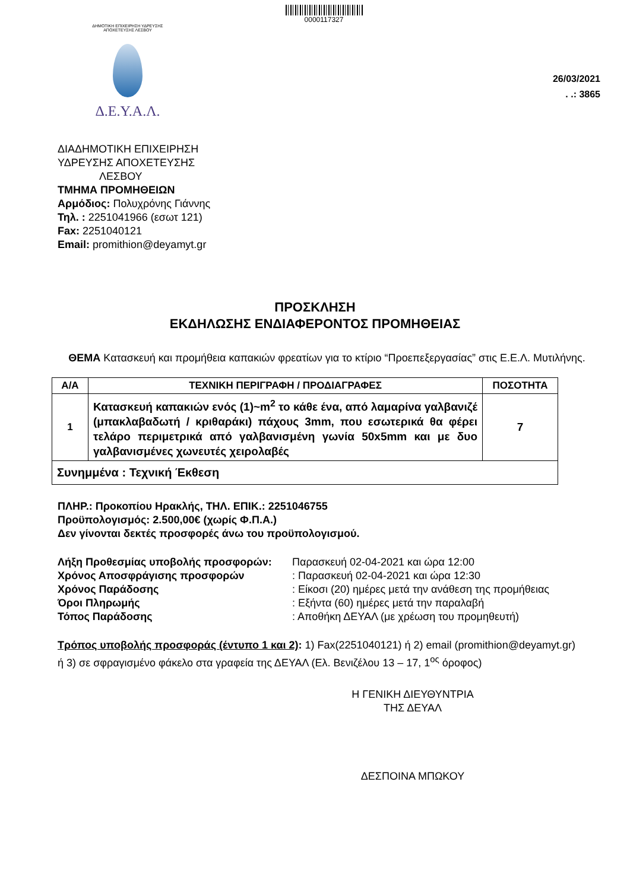0000117327
ΔΗΜΟΤΙΚΗ ΕΠΙΧΕΙΡΗΣΗ ΥΔΡΕΥΣΗΣ ΑΠΟΧΕΤΕΥΣΗΣ ΛΕΣΒΟΥ
Δ.Ε.Υ.Α.Λ.
26/03/2021
. .: 3865
ΔΙΑΔΗΜΟΤΙΚΗ ΕΠΙΧΕΙΡΗΣΗ
ΥΔΡΕΥΣΗΣ ΑΠΟΧΕΤΕΥΣΗΣ
ΛΕΣΒΟΥ
ΤΜΗΜΑ ΠΡΟΜΗΘΕΙΩΝ
Αρμόδιος: Πολυχρόνης Γιάννης
Τηλ. : 2251041966 (εσωτ 121)
Fax: 2251040121
Email: promithion@deyamyt.gr
ΠΡΟΣΚΛΗΣΗ
ΕΚΔΗΛΩΣΗΣ ΕΝΔΙΑΦΕΡΟΝΤΟΣ ΠΡΟΜΗΘΕΙΑΣ
ΘΕΜΑ Κατασκευή και προμήθεια καπακιών φρεατίων για το κτίριο “Προεπεξεργασίας” στις Ε.Ε.Λ. Μυτιλήνης.
| Α/Α | ΤΕΧΝΙΚΗ ΠΕΡΙΓΡΑΦΗ / ΠΡΟΔΙΑΓΡΑΦΕΣ | ΠΟΣΟΤΗΤΑ |
| --- | --- | --- |
| 1 | Κατασκευή καπακιών ενός (1)~m<sup>2</sup> το κάθε ένα, από λαμαρίνα γαλβανιζέ (μπακλαβαδωτή / κριθαράκι) πάχους 3mm, που εσωτερικά θα φέρει τελάρο περιμετρικά από γαλβανισμένη γωνία 50x5mm και με δυο γαλβανισμένες χωνευτές χειρολαβές | 7 |
| Συνημμένα : Τεχνική Έκθεση | | |
ΠΛΗΡ.: Προκοπίου Ηρακλής, ΤΗΛ. ΕΠΙΚ.: 2251046755
Προϋπολογισμός: 2.500,00€ (χωρίς Φ.Π.Α.)
Δεν γίνονται δεκτές προσφορές άνω του προϋπολογισμού.
| Λήξη Προθεσμίας υποβολής προσφορών: | Παρασκευή 02-04-2021 και ώρα 12:00 |
| Χρόνος Αποσφράγισης προσφορών | : Παρασκευή 02-04-2021 και ώρα 12:30 |
| Χρόνος Παράδοσης | : Είκοσι (20) ημέρες μετά την ανάθεση της προμήθειας |
| Όροι Πληρωμής | : Εξήντα (60) ημέρες μετά την παραλαβή |
| Τόπος Παράδοσης | : Αποθήκη ΔΕΥΑΛ (με χρέωση του προμηθευτή) |
Τρόπος υποβολής προσφοράς (έντυπο 1 και 2): 1) Fax(2251040121) ή 2) email (promithion@deyamyt.gr) ή 3) σε σφραγισμένο φάκελο στα γραφεία της ΔΕΥΑΛ (Ελ. Βενιζέλου 13 – 17, 1<sup>ος</sup> όροφος)
Η ΓΕΝΙΚΗ ΔΙΕΥΘΥΝΤΡΙΑ
ΤΗΣ ΔΕΥΑΛ
ΔΕΣΠΟΙΝΑ ΜΠΩΚΟΥ